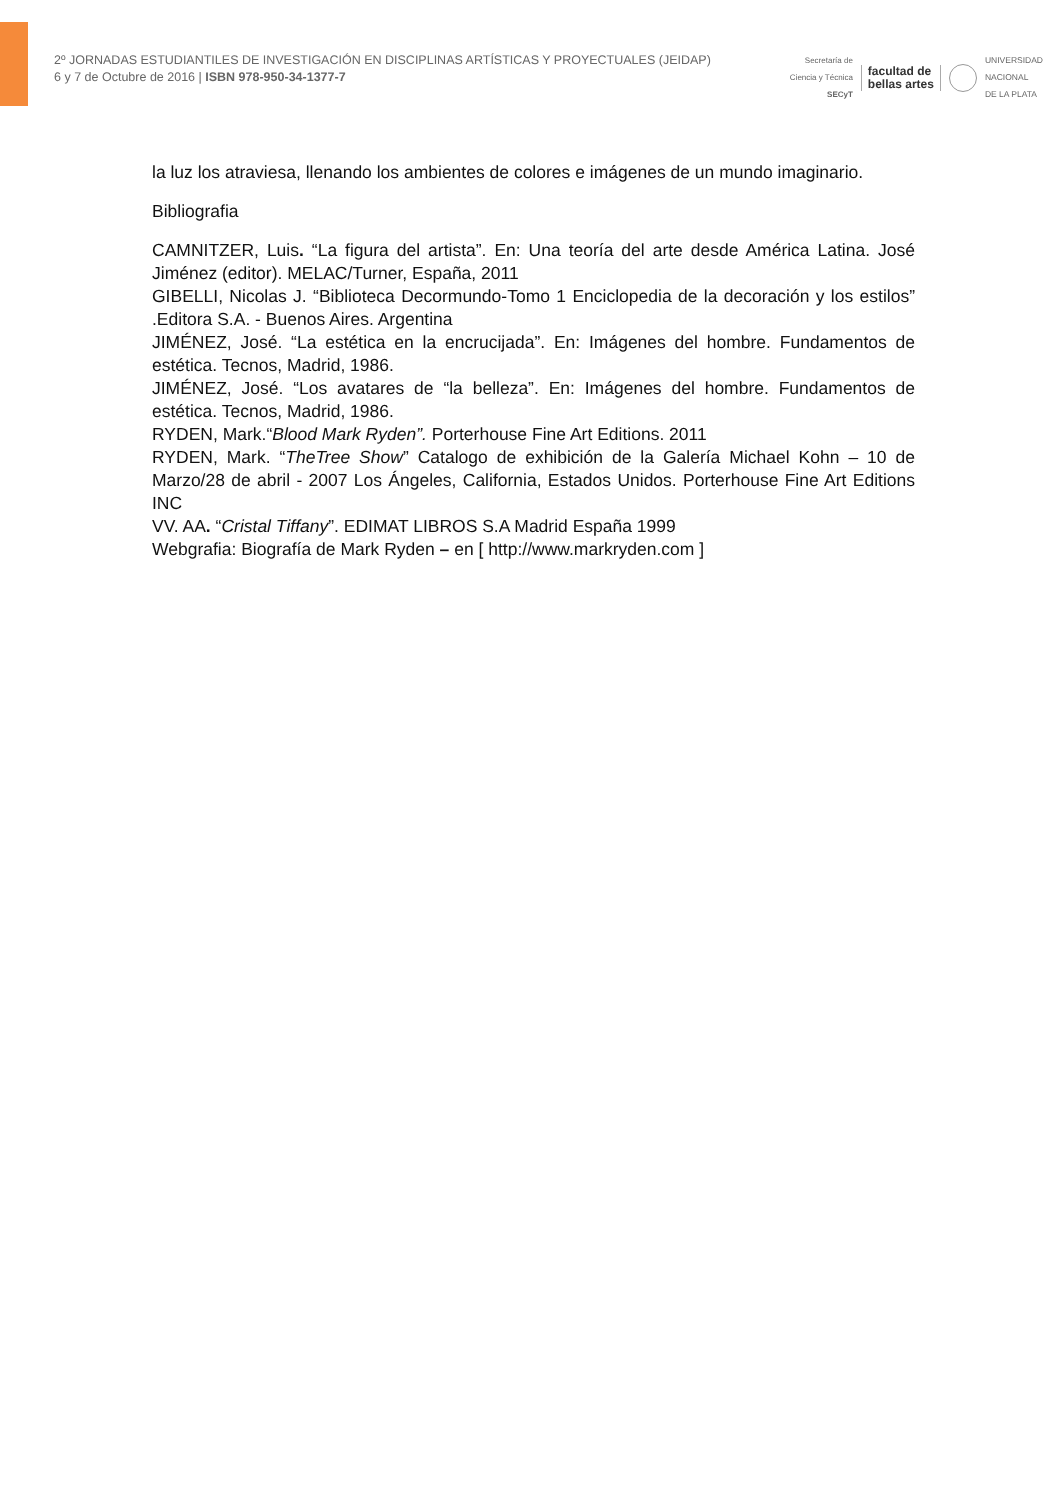2º JORNADAS ESTUDIANTILES DE INVESTIGACIÓN EN DISCIPLINAS ARTÍSTICAS Y PROYECTUALES (JEIDAP)
6 y 7 de Octubre de 2016 | ISBN 978-950-34-1377-7
Secretaría de
Ciencia y Técnica
SECyT
facultad de
bellas artes
UNIVERSIDAD
NACIONAL
DE LA PLATA
la luz los atraviesa, llenando los ambientes de colores e imágenes de un mundo imaginario.
Bibliografia
CAMNITZER, Luis. “La figura del artista”. En: Una teoría del arte desde América Latina. José Jiménez (editor). MELAC/Turner, España, 2011
GIBELLI, Nicolas J. “Biblioteca Decormundo-Tomo 1 Enciclopedia de la decoración y los estilos” .Editora S.A. - Buenos Aires. Argentina
JIMÉNEZ, José. “La estética en la encrucijada”. En: Imágenes del hombre. Fundamentos de estética. Tecnos, Madrid, 1986.
JIMÉNEZ, José. “Los avatares de “la belleza”. En: Imágenes del hombre. Fundamentos de estética. Tecnos, Madrid, 1986.
RYDEN, Mark.“Blood Mark Ryden”. Porterhouse Fine Art Editions. 2011
RYDEN, Mark. “TheTree Show” Catalogo de exhibición de la Galería Michael Kohn – 10 de Marzo/28 de abril - 2007 Los Ángeles, California, Estados Unidos. Porterhouse Fine Art Editions INC
VV. AA. “Cristal Tiffany”. EDIMAT LIBROS S.A Madrid España 1999
Webgrafia: Biografía de Mark Ryden – en [ http://www.markryden.com ]